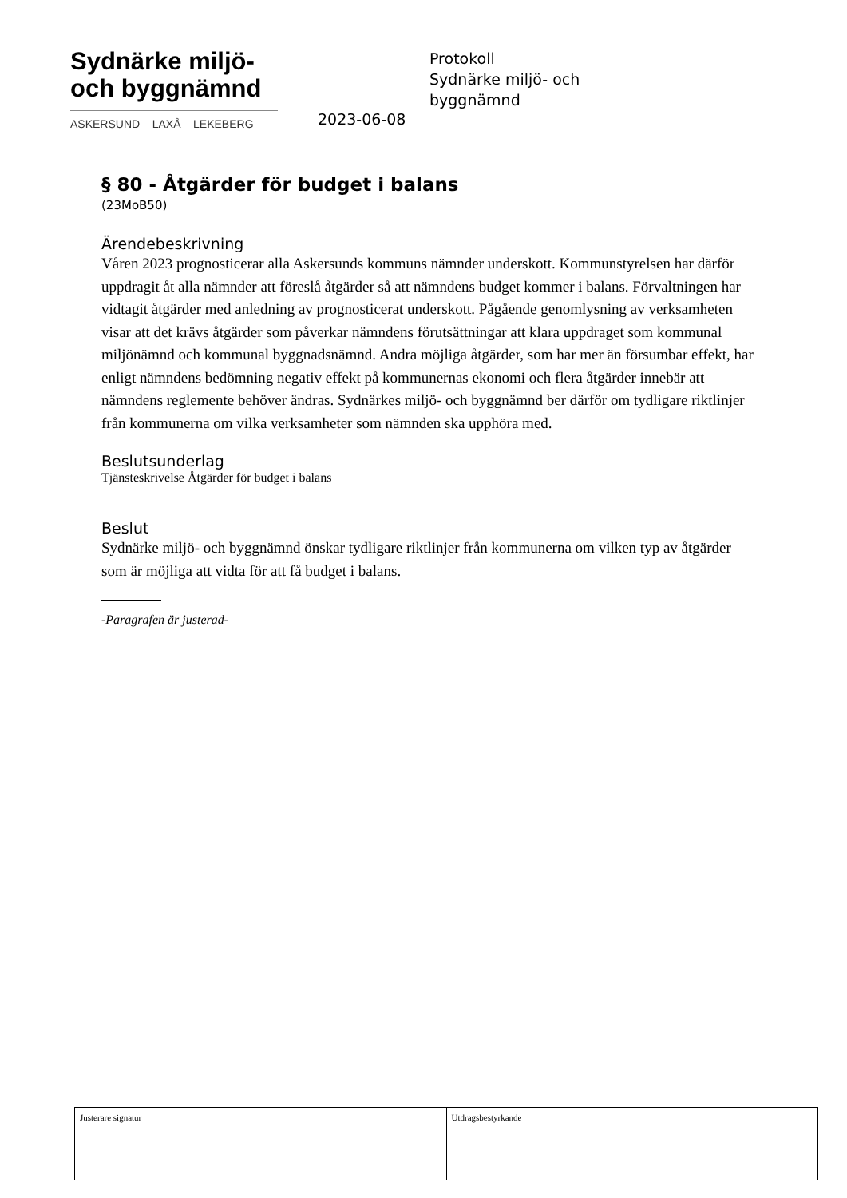Sydnärke miljö-
och byggnämnd
ASKERSUND – LAXÅ – LEKEBERG
Protokoll
Sydnärke miljö- och byggnämnd
2023-06-08
§ 80 - Åtgärder för budget i balans
(23MoB50)
Ärendebeskrivning
Våren 2023 prognosticerar alla Askersunds kommuns nämnder underskott. Kommunstyrelsen har därför uppdragit åt alla nämnder att föreslå åtgärder så att nämndens budget kommer i balans. Förvaltningen har vidtagit åtgärder med anledning av prognosticerat underskott. Pågående genomlysning av verksamheten visar att det krävs åtgärder som påverkar nämndens förutsättningar att klara uppdraget som kommunal miljönämnd och kommunal byggnadsnämnd. Andra möjliga åtgärder, som har mer än försumbar effekt, har enligt nämndens bedömning negativ effekt på kommunernas ekonomi och flera åtgärder innebär att nämndens reglemente behöver ändras. Sydnärkes miljö- och byggnämnd ber därför om tydligare riktlinjer från kommunerna om vilka verksamheter som nämnden ska upphöra med.
Beslutsunderlag
Tjänsteskrivelse Åtgärder för budget i balans
Beslut
Sydnärke miljö- och byggnämnd önskar tydligare riktlinjer från kommunerna om vilken typ av åtgärder som är möjliga att vidta för att få budget i balans.
-Paragrafen är justerad-
Justerare signatur Utdragsbestyrkande